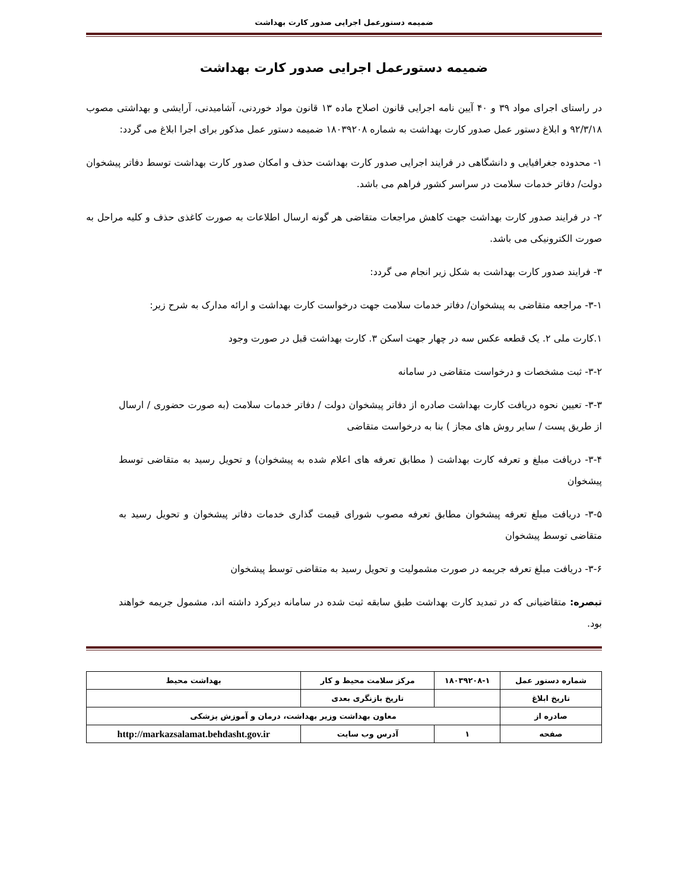ضمیمه دستورعمل اجرایی صدور کارت بهداشت
ضمیمه دستورعمل اجرایی صدور کارت بهداشت
در راستای اجرای مواد ۳۹ و ۴۰ آیین نامه اجرایی قانون اصلاح ماده ۱۳ قانون مواد خوردنی، آشامیدنی، آرایشی و بهداشتی مصوب ۹۲/۳/۱۸ و ابلاغ دستور عمل صدور کارت بهداشت به شماره ۱۸۰۳۹۲۰۸ ضمیمه دستور عمل مذکور برای اجرا ابلاغ می گردد:
۱- محدوده جغرافیایی و دانشگاهی در فرایند اجرایی صدور کارت بهداشت حذف و امکان صدور کارت بهداشت توسط دفاتر پیشخوان دولت/ دفاتر خدمات سلامت در سراسر کشور فراهم می باشد.
۲- در فرایند صدور کارت بهداشت جهت کاهش مراجعات متقاضی هر گونه ارسال اطلاعات به صورت کاغذی حذف و کلیه مراحل به صورت الکترونیکی می باشد.
۳- فرایند صدور کارت بهداشت به شکل زیر انجام می گردد:
۳-۱- مراجعه متقاضی به پیشخوان/ دفاتر خدمات سلامت جهت درخواست کارت بهداشت و ارائه مدارک به شرح زیر:
۱.کارت ملی ۲. یک قطعه عکس سه در چهار جهت اسکن ۳. کارت بهداشت قبل در صورت وجود
۳-۲- ثبت مشخصات و درخواست متقاضی در سامانه
۳-۳- تعیین نحوه دریافت کارت بهداشت صادره از دفاتر پیشخوان دولت / دفاتر خدمات سلامت (به صورت حضوری / ارسال از طریق پست / سایر روش های مجاز ) بنا به درخواست متقاضی
۳-۴- دریافت مبلغ و تعرفه کارت بهداشت ( مطابق تعرفه های اعلام شده به پیشخوان) و تحویل رسید به متقاضی توسط پیشخوان
۳-۵- دریافت مبلغ تعرفه پیشخوان مطابق تعرفه مصوب شورای قیمت گذاری خدمات دفاتر پیشخوان و تحویل رسید به متقاضی توسط پیشخوان
۳-۶- دریافت مبلغ تعرفه جریمه در صورت مشمولیت و تحویل رسید به متقاضی توسط پیشخوان
تبصره: متقاضیانی که در تمدید کارت بهداشت طبق سابقه ثبت شده در سامانه دیرکرد داشته اند، مشمول جریمه خواهند بود.
| شماره دستور عمل | ۱۸۰۳۹۲۰۸-۱ | مرکز سلامت محیط و کار | بهداشت محیط |
| تاریخ ابلاغ | | تاریخ بازنگری بعدی | |
| صادره از | معاون بهداشت وزیر بهداشت، درمان و آموزش پزشکی | | |
| صفحه | ۱ | آدرس وب سایت | http://markazsalamat.behdasht.gov.ir |